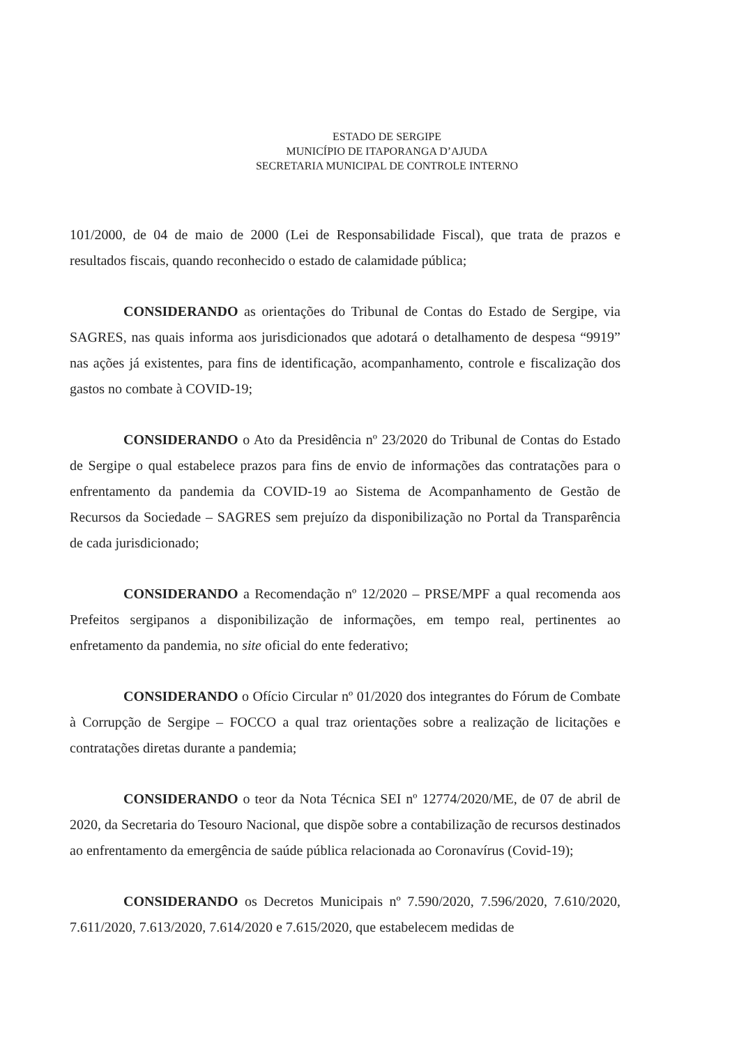ESTADO DE SERGIPE
MUNICÍPIO DE ITAPORANGA D’AJUDA
SECRETARIA MUNICIPAL DE CONTROLE INTERNO
101/2000, de 04 de maio de 2000 (Lei de Responsabilidade Fiscal), que trata de prazos e resultados fiscais, quando reconhecido o estado de calamidade pública;
CONSIDERANDO as orientações do Tribunal de Contas do Estado de Sergipe, via SAGRES, nas quais informa aos jurisdicionados que adotará o detalhamento de despesa “9919” nas ações já existentes, para fins de identificação, acompanhamento, controle e fiscalização dos gastos no combate à COVID-19;
CONSIDERANDO o Ato da Presidência nº 23/2020 do Tribunal de Contas do Estado de Sergipe o qual estabelece prazos para fins de envio de informações das contratações para o enfrentamento da pandemia da COVID-19 ao Sistema de Acompanhamento de Gestão de Recursos da Sociedade – SAGRES sem prejuízo da disponibilização no Portal da Transparência de cada jurisdicionado;
CONSIDERANDO a Recomendação nº 12/2020 – PRSE/MPF a qual recomenda aos Prefeitos sergipanos a disponibilização de informações, em tempo real, pertinentes ao enfretamento da pandemia, no site oficial do ente federativo;
CONSIDERANDO o Ofício Circular nº 01/2020 dos integrantes do Fórum de Combate à Corrupção de Sergipe – FOCCO a qual traz orientações sobre a realização de licitações e contratações diretas durante a pandemia;
CONSIDERANDO o teor da Nota Técnica SEI nº 12774/2020/ME, de 07 de abril de 2020, da Secretaria do Tesouro Nacional, que dispõe sobre a contabilização de recursos destinados ao enfrentamento da emergência de saúde pública relacionada ao Coronavírus (Covid-19);
CONSIDERANDO os Decretos Municipais nº 7.590/2020, 7.596/2020, 7.610/2020, 7.611/2020, 7.613/2020, 7.614/2020 e 7.615/2020, que estabelecem medidas de